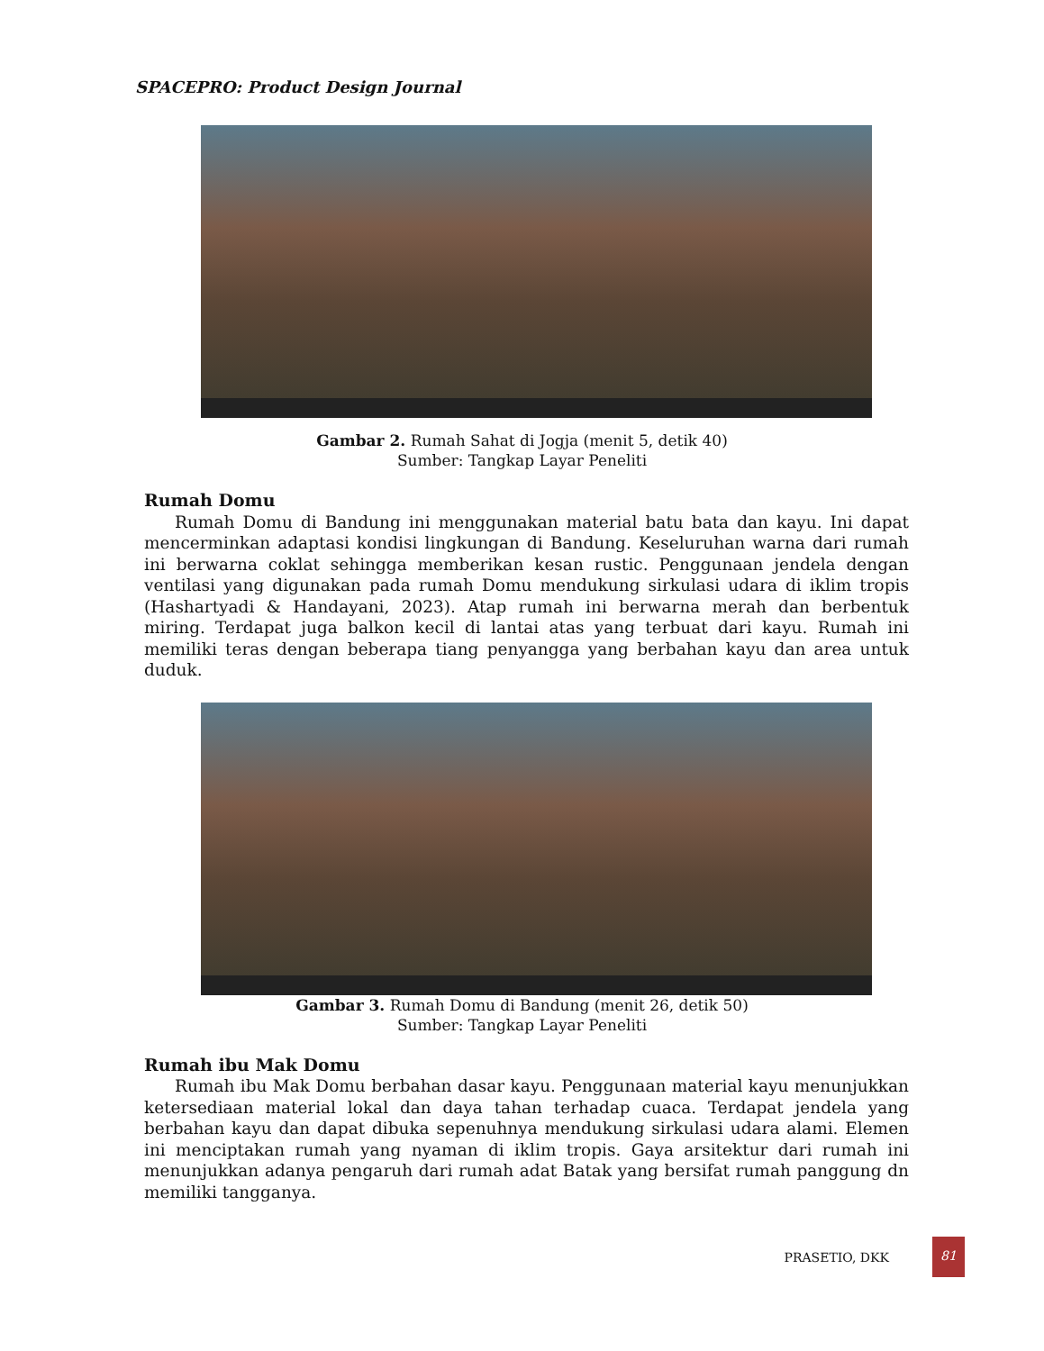SPACEPRO: Product Design Journal
Gambar 2. Rumah Sahat di Jogja (menit 5, detik 40)
Sumber: Tangkap Layar Peneliti
Rumah Domu
Rumah Domu di Bandung ini menggunakan material batu bata dan kayu. Ini dapat mencerminkan adaptasi kondisi lingkungan di Bandung. Keseluruhan warna dari rumah ini berwarna coklat sehingga memberikan kesan rustic. Penggunaan jendela dengan ventilasi yang digunakan pada rumah Domu mendukung sirkulasi udara di iklim tropis (Hashartyadi & Handayani, 2023). Atap rumah ini berwarna merah dan berbentuk miring. Terdapat juga balkon kecil di lantai atas yang terbuat dari kayu. Rumah ini memiliki teras dengan beberapa tiang penyangga yang berbahan kayu dan area untuk duduk.
Gambar 3. Rumah Domu di Bandung (menit 26, detik 50)
Sumber: Tangkap Layar Peneliti
Rumah ibu Mak Domu
Rumah ibu Mak Domu berbahan dasar kayu. Penggunaan material kayu menunjukkan ketersediaan material lokal dan daya tahan terhadap cuaca. Terdapat jendela yang berbahan kayu dan dapat dibuka sepenuhnya mendukung sirkulasi udara alami. Elemen ini menciptakan rumah yang nyaman di iklim tropis. Gaya arsitektur dari rumah ini menunjukkan adanya pengaruh dari rumah adat Batak yang bersifat rumah panggung dn memiliki tangganya.
PRASETIO, DKK 81